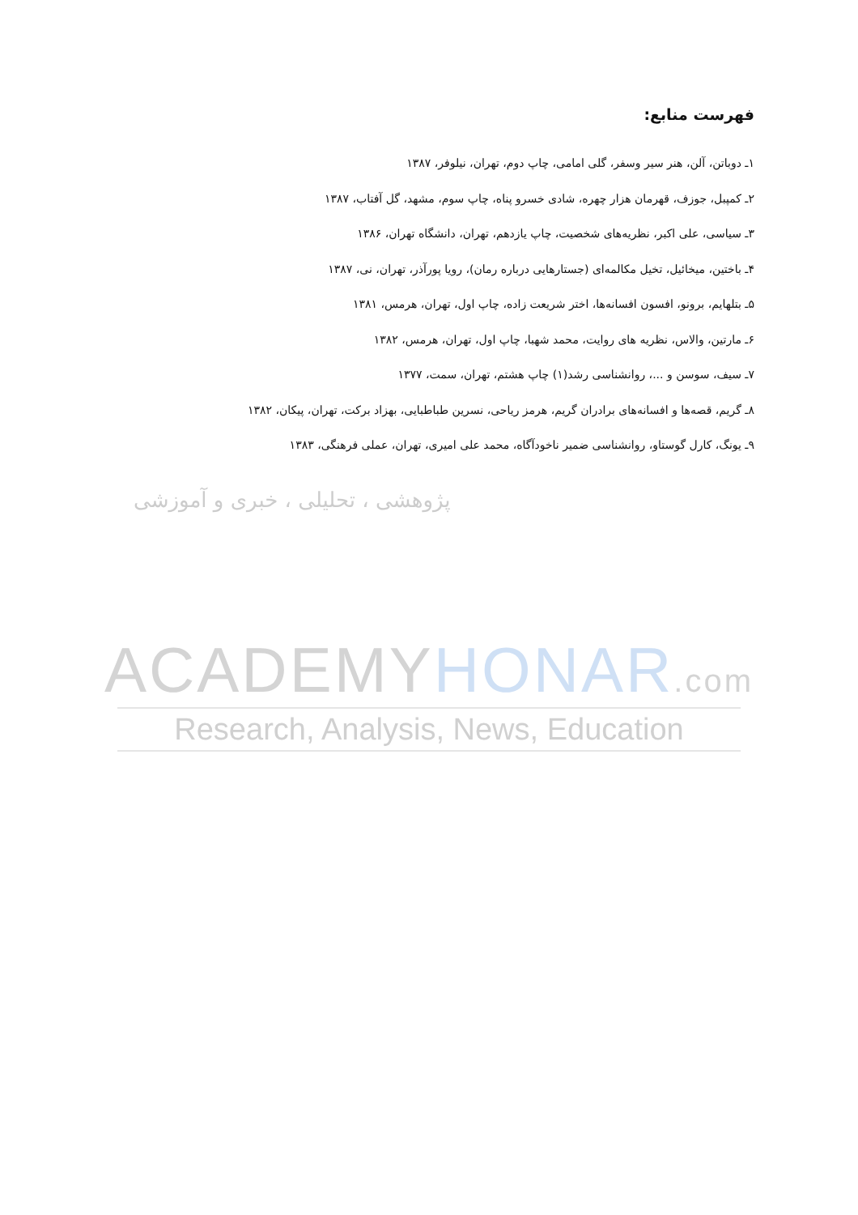فهرست منابع:
۱ـ دوباتن، آلن، هنر سیر وسفر، گلی امامی، چاپ دوم، تهران، نیلوفر، ۱۳۸۷
۲ـ کمپبل، جوزف، قهرمان هزار چهره، شادی خسرو پناه، چاپ سوم، مشهد، گل آفتاب، ۱۳۸۷
۳ـ سیاسی، علی اکبر، نظریه‌های شخصیت، چاپ یازدهم، تهران، دانشگاه تهران، ۱۳۸۶
۴ـ باختین، میخائیل، تخیل مکالمه‌ای (جستارهایی درباره رمان)، رویا پورآذر، تهران، نی، ۱۳۸۷
۵ـ بتلهایم، برونو، افسون افسانه‌ها، اختر شریعت زاده، چاپ اول، تهران، هرمس، ۱۳۸۱
۶ـ مارتین، والاس، نظریه های روایت، محمد شهبا، چاپ اول، تهران، هرمس، ۱۳۸۲
۷ـ سیف، سوسن و ...، روانشناسی رشد(۱) چاپ هشتم، تهران، سمت، ۱۳۷۷
۸ـ گریم، قصه‌ها و افسانه‌های برادران گریم، هرمز ریاحی، نسرین طباطبایی، بهزاد برکت، تهران، پیکان، ۱۳۸۲
۹ـ یونگ، کارل گوستاو، روانشناسی ضمیر ناخودآگاه، محمد علی امیری، تهران، عملی فرهنگی، ۱۳۸۳
پژوهشی ، تحلیلی ، خبری و آموزشی
ACADEMYHONAR.com
Research, Analysis, News, Education